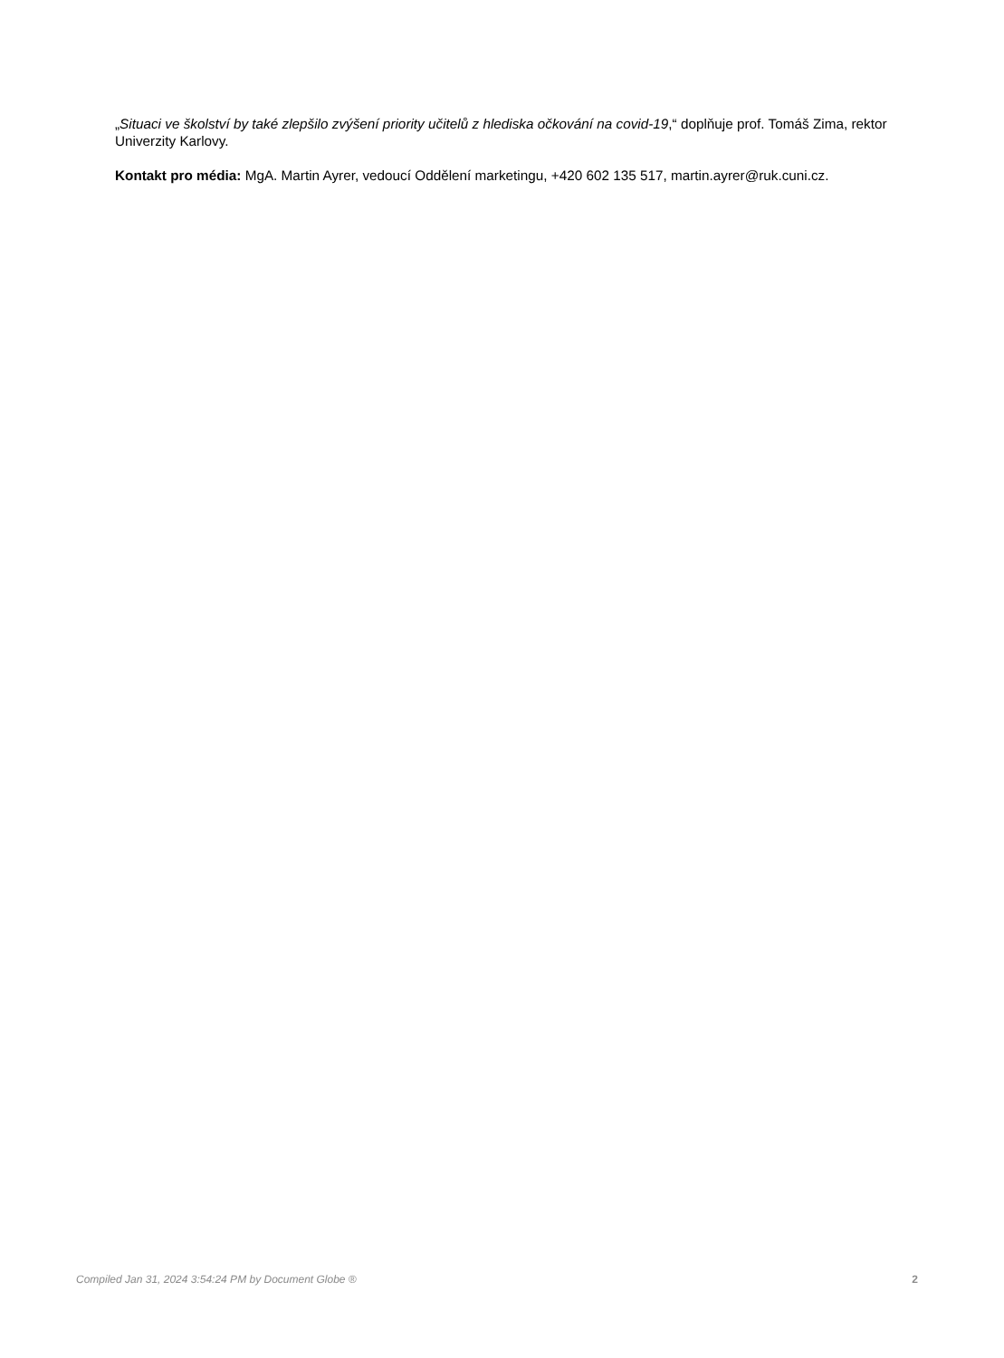„Situaci ve školství by také zlepšilo zvýšení priority učitelů z hlediska očkování na covid-19,“ doplňuje prof. Tomáš Zima, rektor Univerzity Karlovy.
Kontakt pro média: MgA. Martin Ayrer, vedoucí Oddělení marketingu, +420 602 135 517, martin.ayrer@ruk.cuni.cz.
Compiled Jan 31, 2024 3:54:24 PM by Document Globe ® 2